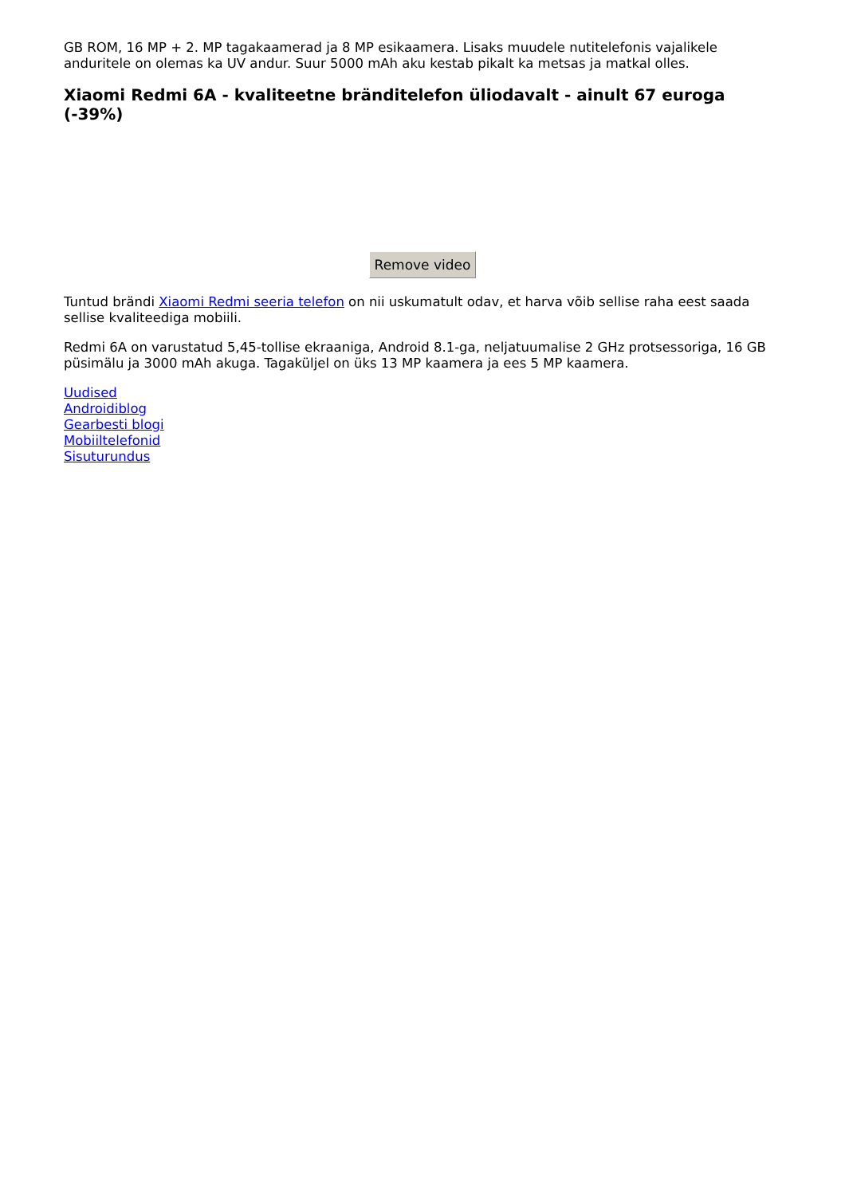GB ROM, 16 MP + 2. MP tagakaamerad ja 8 MP esikaamera. Lisaks muudele nutitelefonis vajalikele anduritele on olemas ka UV andur. Suur 5000 mAh aku kestab pikalt ka metsas ja matkal olles.
Xiaomi Redmi 6A - kvaliteetne bränditelefon üliodavalt - ainult 67 euroga (-39%)
Remove video
Tuntud brändi Xiaomi Redmi seeria telefon on nii uskumatult odav, et harva võib sellise raha eest saada sellise kvaliteediga mobiili.
Redmi 6A on varustatud 5,45-tollise ekraaniga, Android 8.1-ga, neljatuumalise 2 GHz protsessoriga, 16 GB püsimälu ja 3000 mAh akuga. Tagaküljel on üks 13 MP kaamera ja ees 5 MP kaamera.
Uudised
Androidiblog
Gearbesti blogi
Mobiiltelefonid
Sisuturundus